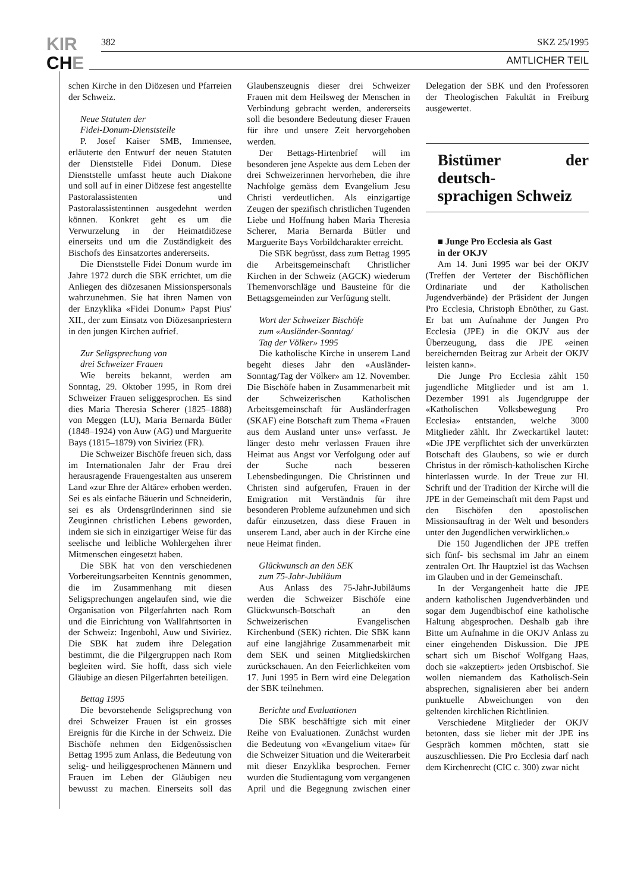KIR
CHE
382 SKZ 25/1995
AMTLICHER TEIL
schen Kirche in den Diözesen und Pfarreien der Schweiz.
Neue Statuten der
Fidei-Donum-Dienststelle
P. Josef Kaiser SMB, Immensee, erläuterte den Entwurf der neuen Statuten der Dienststelle Fidei Donum. Diese Dienststelle umfasst heute auch Diakone und soll auf in einer Diözese fest angestellte Pastoralassistenten und Pastoralassistentinnen ausgedehnt werden können. Konkret geht es um die Verwurzelung in der Heimatdiözese einerseits und um die Zuständigkeit des Bischofs des Einsatzortes andererseits.
Die Dienststelle Fidei Donum wurde im Jahre 1972 durch die SBK errichtet, um die Anliegen des diözesanen Missionspersonals wahrzunehmen. Sie hat ihren Namen von der Enzyklika «Fidei Donum» Papst Pius' XII., der zum Einsatz von Diözesanpriestern in den jungen Kirchen aufrief.
Zur Seligsprechung von
drei Schweizer Frauen
Wie bereits bekannt, werden am Sonntag, 29. Oktober 1995, in Rom drei Schweizer Frauen seliggesprochen. Es sind dies Maria Theresia Scherer (1825–1888) von Meggen (LU), Maria Bernarda Bütler (1848–1924) von Auw (AG) und Marguerite Bays (1815–1879) von Siviriez (FR).
Die Schweizer Bischöfe freuen sich, dass im Internationalen Jahr der Frau drei herausragende Frauengestalten aus unserem Land «zur Ehre der Altäre» erhoben werden. Sei es als einfache Bäuerin und Schneiderin, sei es als Ordensgründerinnen sind sie Zeuginnen christlichen Lebens geworden, indem sie sich in einzigartiger Weise für das seelische und leibliche Wohlergehen ihrer Mitmenschen eingesetzt haben.
Die SBK hat von den verschiedenen Vorbereitungsarbeiten Kenntnis genommen, die im Zusammenhang mit diesen Seligsprechungen angelaufen sind, wie die Organisation von Pilgerfahrten nach Rom und die Einrichtung von Wallfahrtsorten in der Schweiz: Ingenbohl, Auw und Siviriez. Die SBK hat zudem ihre Delegation bestimmt, die die Pilgergruppen nach Rom begleiten wird. Sie hofft, dass sich viele Gläubige an diesen Pilgerfahrten beteiligen.
Bettag 1995
Die bevorstehende Seligsprechung von drei Schweizer Frauen ist ein grosses Ereignis für die Kirche in der Schweiz. Die Bischöfe nehmen den Eidgenössischen Bettag 1995 zum Anlass, die Bedeutung von selig- und heiliggesprochenen Männern und Frauen im Leben der Gläubigen neu bewusst zu machen. Einerseits soll das Glaubenszeugnis dieser drei Schweizer Frauen mit dem Heilsweg der Menschen in Verbindung gebracht werden, andererseits soll die besondere Bedeutung dieser Frauen für ihre und unsere Zeit hervorgehoben werden.
Der Bettags-Hirtenbrief will im besonderen jene Aspekte aus dem Leben der drei Schweizerinnen hervorheben, die ihre Nachfolge gemäss dem Evangelium Jesu Christi verdeutlichen. Als einzigartige Zeugen der spezifisch christlichen Tugenden Liebe und Hoffnung haben Maria Theresia Scherer, Maria Bernarda Bütler und Marguerite Bays Vorbildcharakter erreicht.
Die SBK begrüsst, dass zum Bettag 1995 die Arbeitsgemeinschaft Christlicher Kirchen in der Schweiz (AGCK) wiederum Themenvorschläge und Bausteine für die Bettagsgemeinden zur Verfügung stellt.
Wort der Schweizer Bischöfe
zum «Ausländer-Sonntag/
Tag der Völker» 1995
Die katholische Kirche in unserem Land begeht dieses Jahr den «Ausländer-Sonntag/Tag der Völker» am 12. November. Die Bischöfe haben in Zusammenarbeit mit der Schweizerischen Katholischen Arbeitsgemeinschaft für Ausländerfragen (SKAF) eine Botschaft zum Thema «Frauen aus dem Ausland unter uns» verfasst. Je länger desto mehr verlassen Frauen ihre Heimat aus Angst vor Verfolgung oder auf der Suche nach besseren Lebensbedingungen. Die Christinnen und Christen sind aufgerufen, Frauen in der Emigration mit Verständnis für ihre besonderen Probleme aufzunehmen und sich dafür einzusetzen, dass diese Frauen in unserem Land, aber auch in der Kirche eine neue Heimat finden.
Glückwunsch an den SEK
zum 75-Jahr-Jubiläum
Aus Anlass des 75-Jahr-Jubiläums werden die Schweizer Bischöfe eine Glückwunsch-Botschaft an den Schweizerischen Evangelischen Kirchenbund (SEK) richten. Die SBK kann auf eine langjährige Zusammenarbeit mit dem SEK und seinen Mitgliedskirchen zurückschauen. An den Feierlichkeiten vom 17. Juni 1995 in Bern wird eine Delegation der SBK teilnehmen.
Berichte und Evaluationen
Die SBK beschäftigte sich mit einer Reihe von Evaluationen. Zunächst wurden die Bedeutung von «Evangelium vitae» für die Schweizer Situation und die Weiterarbeit mit dieser Enzyklika besprochen. Ferner wurden die Studientagung vom vergangenen April und die Begegnung zwischen einer Delegation der SBK und den Professoren der Theologischen Fakultät in Freiburg ausgewertet.
Bistümer der deutsch-
sprachigen Schweiz
■ Junge Pro Ecclesia als Gast
in der OKJV
Am 14. Juni 1995 war bei der OKJV (Treffen der Verteter der Bischöflichen Ordinariate und der Katholischen Jugendverbände) der Präsident der Jungen Pro Ecclesia, Christoph Ebnöther, zu Gast. Er bat um Aufnahme der Jungen Pro Ecclesia (JPE) in die OKJV aus der Überzeugung, dass die JPE «einen bereichernden Beitrag zur Arbeit der OKJV leisten kann».
Die Junge Pro Ecclesia zählt 150 jugendliche Mitglieder und ist am 1. Dezember 1991 als Jugendgruppe der «Katholischen Volksbewegung Pro Ecclesia» entstanden, welche 3000 Mitglieder zählt. Ihr Zweckartikel lautet: «Die JPE verpflichtet sich der unverkürzten Botschaft des Glaubens, so wie er durch Christus in der römisch-katholischen Kirche hinterlassen wurde. In der Treue zur Hl. Schrift und der Tradition der Kirche will die JPE in der Gemeinschaft mit dem Papst und den Bischöfen den apostolischen Missionsauftrag in der Welt und besonders unter den Jugendlichen verwirklichen.»
Die 150 Jugendlichen der JPE treffen sich fünf- bis sechsmal im Jahr an einem zentralen Ort. Ihr Hauptziel ist das Wachsen im Glauben und in der Gemeinschaft.
In der Vergangenheit hatte die JPE andern katholischen Jugendverbänden und sogar dem Jugendbischof eine katholische Haltung abgesprochen. Deshalb gab ihre Bitte um Aufnahme in die OKJV Anlass zu einer eingehenden Diskussion. Die JPE schart sich um Bischof Wolfgang Haas, doch sie «akzeptiert» jeden Ortsbischof. Sie wollen niemandem das Katholisch-Sein absprechen, signalisieren aber bei andern punktuelle Abweichungen von den geltenden kirchlichen Richtlinien.
Verschiedene Mitglieder der OKJV betonten, dass sie lieber mit der JPE ins Gespräch kommen möchten, statt sie auszuschliessen. Die Pro Ecclesia darf nach dem Kirchenrecht (CIC c. 300) zwar nicht